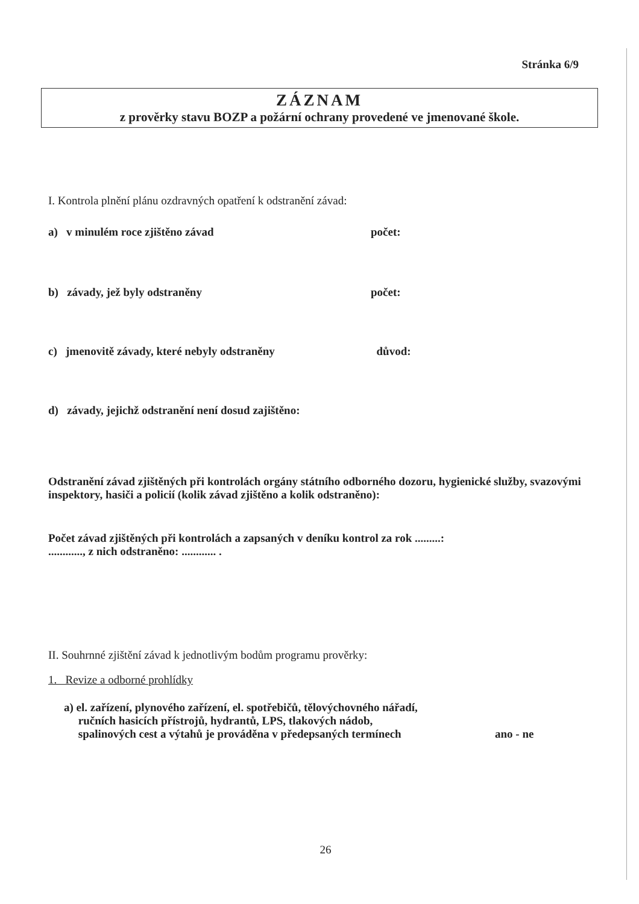Stránka 6/9
ZÁZNAM
z prověrky stavu BOZP a požární ochrany provedené ve jmenované škole.
I. Kontrola plnění plánu ozdravných opatření k odstranění závad:
a) v minulém roce zjištěno závad počet:
b) závady, jež byly odstraněny počet:
c) jmenovitě závady, které nebyly odstraněny důvod:
d) závady, jejichž odstranění není dosud zajištěno:
Odstranění závad zjištěných při kontrolách orgány státního odborného dozoru, hygienické služby, svazovými inspektory, hasiči a policií (kolik závad zjištěno a kolik odstraněno):
Počet závad zjištěných při kontrolách a zapsaných v deníku kontrol za rok .........:
............, z nich odstraněno: ............ .
II. Souhrnné zjištění závad k jednotlivým bodům programu prověrky:
1. Revize a odborné prohlídky
a) el. zařízení, plynového zařízení, el. spotřebičů, tělovýchovného nářadí,
ručních hasicích přístrojů, hydrantů, LPS, tlakových nádob,
spalinových cest a výtahů je prováděna v předepsaných termínech
ano - ne
26